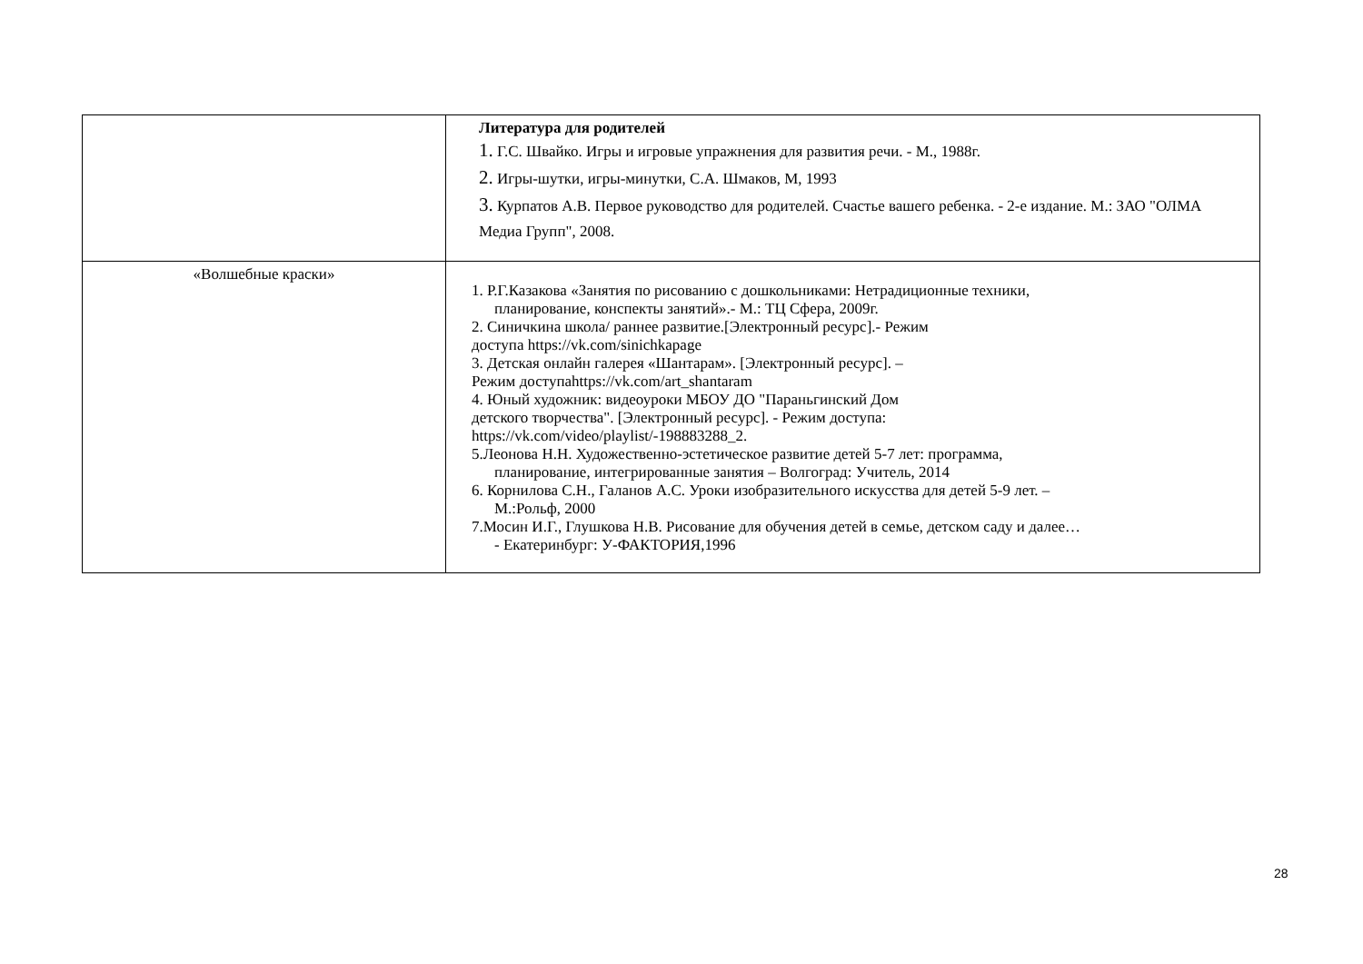| | Литература для родителей 1. Г.С. Швайко. Игры и игровые упражнения для развития речи. - М., 1988г. 2. Игры-шутки, игры-минутки, С.А. Шмаков, М, 1993 3. Курпатов А.В. Первое руководство для родителей. Счастье вашего ребенка. - 2-е издание. М.: ЗАО "ОЛМА Медиа Групп", 2008. |
| «Волшебные краски» | 1. Р.Г.Казакова «Занятия по рисованию с дошкольниками: Нетрадиционные техники, планирование, конспекты занятий».- М.: ТЦ Сфера, 2009г. 2. Синичкина школа/ раннее развитие.[Электронный ресурс].- Режим доступа https://vk.com/sinichkapage 3. Детская онлайн галерея «Шантарам». [Электронный ресурс]. – Режим доступаhttps://vk.com/art_shantaram 4. Юный художник: видеоуроки МБОУ ДО "Параньгинский Дом детского творчества". [Электронный ресурс]. - Режим доступа: https://vk.com/video/playlist/-198883288_2. 5.Леонова Н.Н. Художественно-эстетическое развитие детей 5-7 лет: программа, планирование, интегрированные занятия – Волгоград: Учитель, 2014 6. Корнилова С.Н., Галанов А.С. Уроки изобразительного искусства для детей 5-9 лет. – М.:Рольф, 2000 7.Мосин И.Г., Глушкова Н.В. Рисование для обучения детей в семье, детском саду и далее… - Екатеринбург: У-ФАКТОРИЯ,1996 |
28